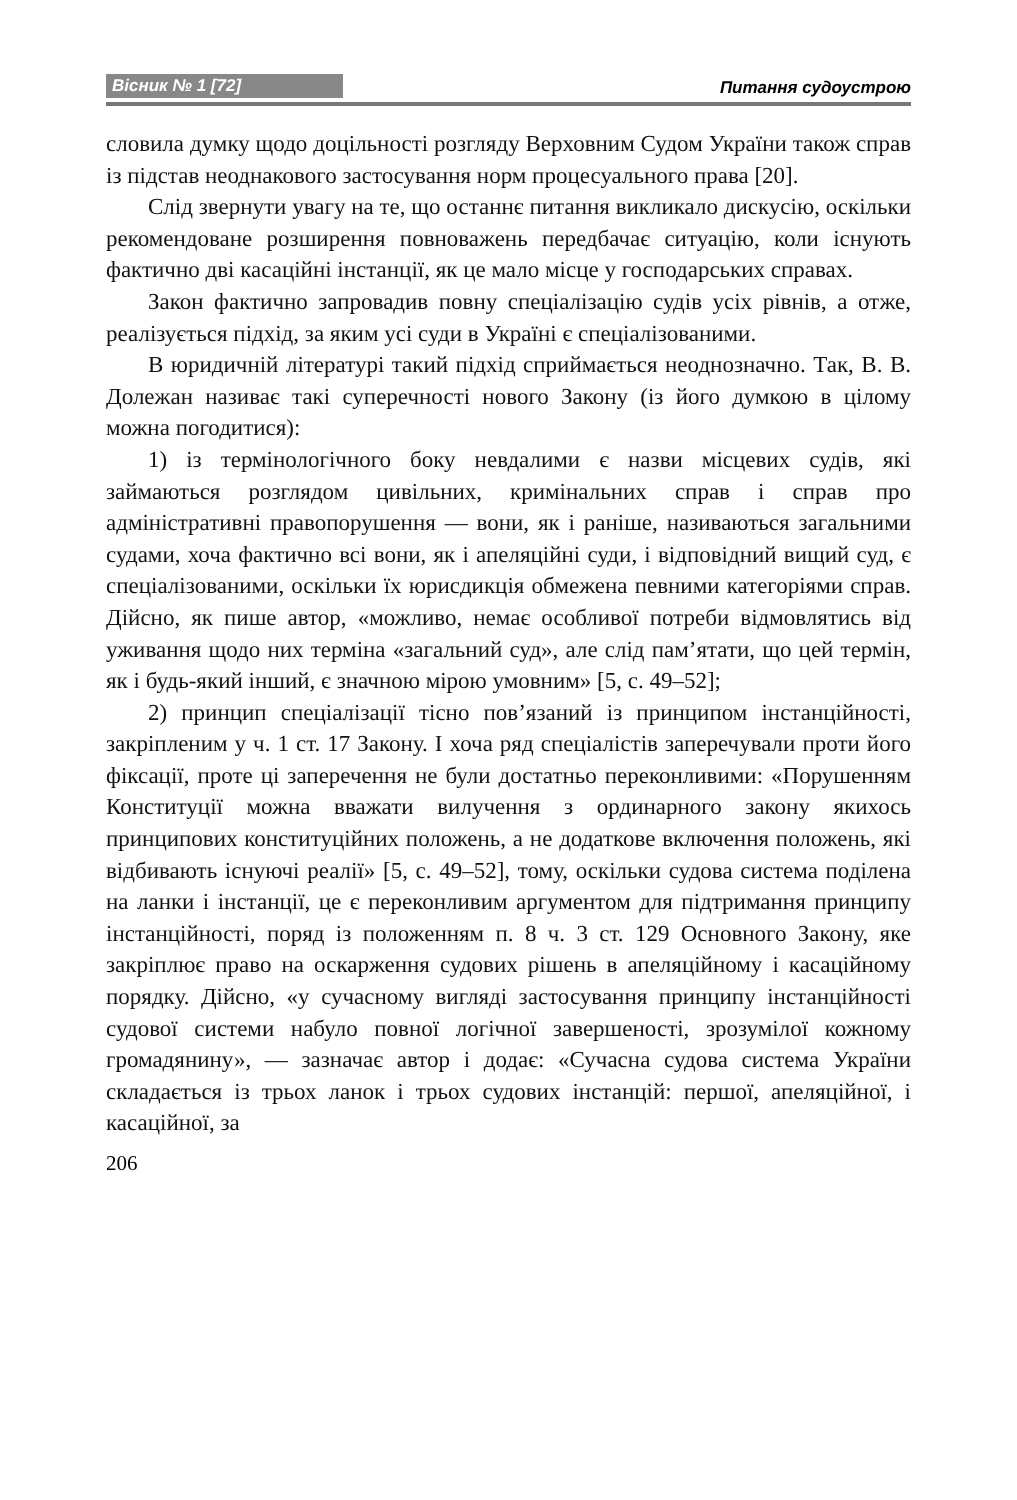Вісник № 1 [72] Питання судоустрою
словила думку щодо доцільності розгляду Верховним Судом України також справ із підстав неоднакового застосування норм процесуального права [20].
Слід звернути увагу на те, що останнє питання викликало дискусію, оскільки рекомендоване розширення повноважень передбачає ситуацію, коли існують фактично дві касаційні інстанції, як це мало місце у господарських справах.
Закон фактично запровадив повну спеціалізацію судів усіх рівнів, а отже, реалізується підхід, за яким усі суди в Україні є спеціалізованими.
В юридичній літературі такий підхід сприймається неоднозначно. Так, В. В. Долежан називає такі суперечності нового Закону (із його думкою в цілому можна погодитися):
1) із термінологічного боку невдалими є назви місцевих судів, які займаються розглядом цивільних, кримінальних справ і справ про адміністративні правопорушення — вони, як і раніше, називаються загальними судами, хоча фактично всі вони, як і апеляційні суди, і відповідний вищий суд, є спеціалізованими, оскільки їх юрисдикція обмежена певними категоріями справ. Дійсно, як пише автор, «можливо, немає особливої потреби відмовлятись від уживання щодо них терміна «загальний суд», але слід пам’ятати, що цей термін, як і будь-який інший, є значною мірою умовним» [5, с. 49–52];
2) принцип спеціалізації тісно пов’язаний із принципом інстанційності, закріпленим у ч. 1 ст. 17 Закону. І хоча ряд спеціалістів заперечували проти його фіксації, проте ці заперечення не були достатньо переконливими: «Порушенням Конституції можна вважати вилучення з ординарного закону якихось принципових конституційних положень, а не додаткове включення положень, які відбивають існуючі реалії» [5, с. 49–52], тому, оскільки судова система поділена на ланки і інстанції, це є переконливим аргументом для підтримання принципу інстанційності, поряд із положенням п. 8 ч. 3 ст. 129 Основного Закону, яке закріплює право на оскарження судових рішень в апеляційному і касаційному порядку. Дійсно, «у сучасному вигляді застосування принципу інстанційності судової системи набуло повної логічної завершеності, зрозумілої кожному громадянину», — зазначає автор і додає: «Сучасна судова система України складається із трьох ланок і трьох судових інстанцій: першої, апеляційної, і касаційної, за
206